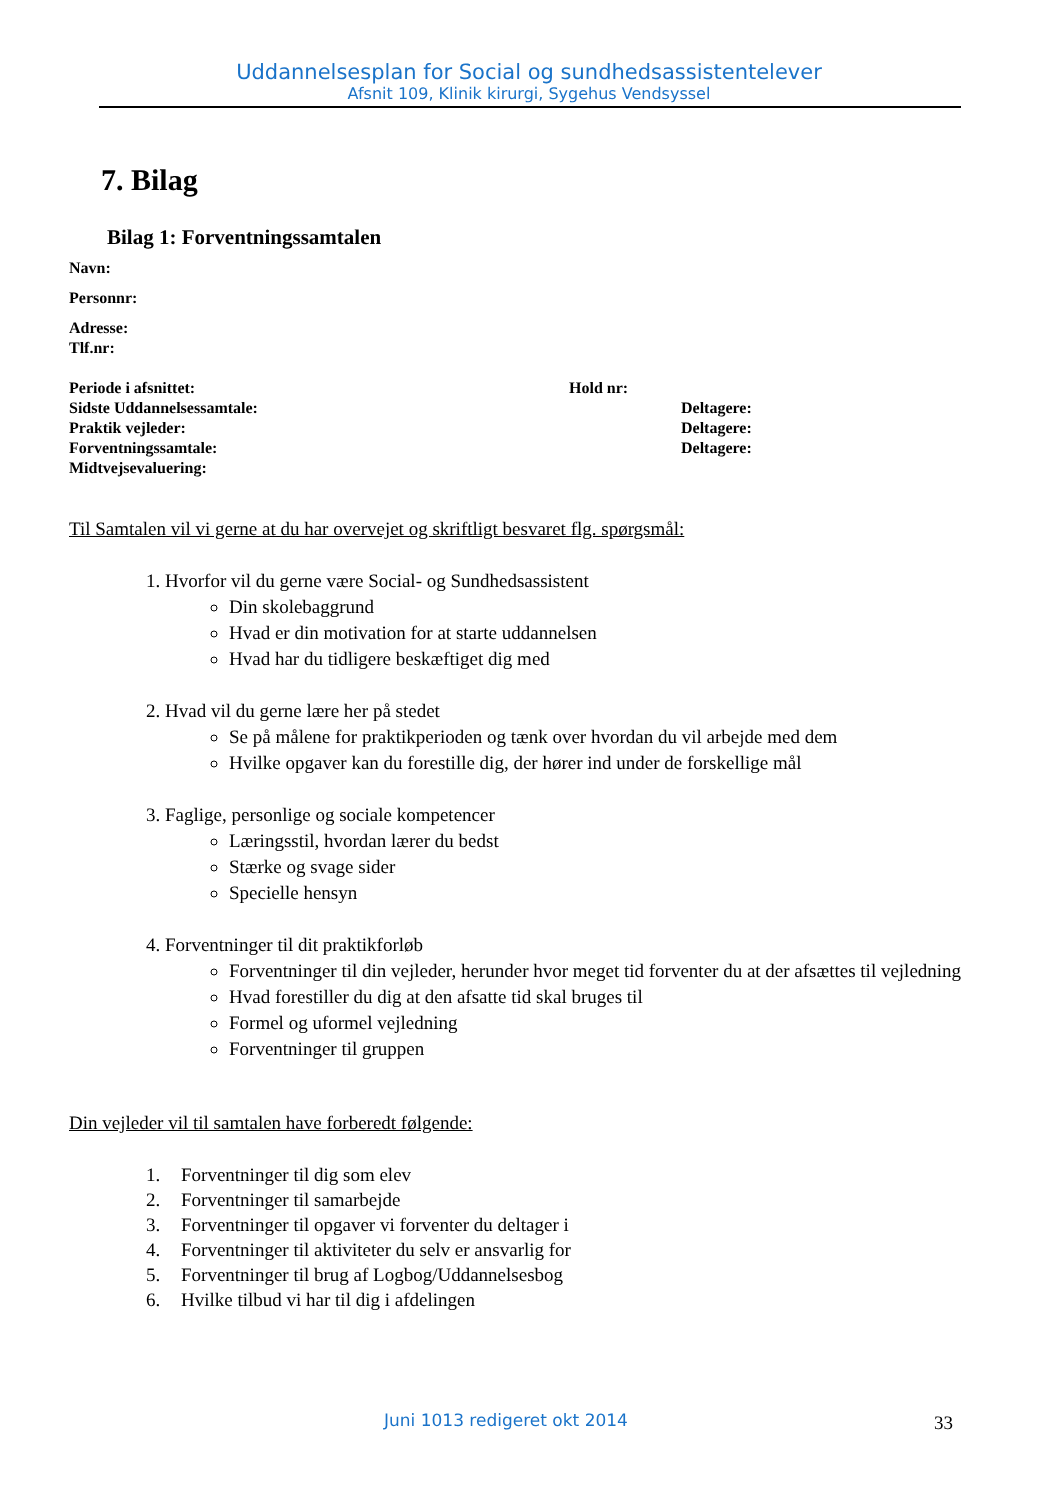Uddannelsesplan for Social og sundhedsassistentelever
Afsnit 109, Klinik kirurgi, Sygehus Vendsyssel
7. Bilag
Bilag 1: Forventningssamtalen
Navn:
Personnr:
Adresse:
Tlf.nr:
Periode i afsnittet: Hold nr:
Sidste Uddannelsessamtale: Deltagere:
Praktik vejleder: Deltagere:
Forventningssamtale: Deltagere:
Midtvejsevaluering:
Til Samtalen vil vi gerne at du har overvejet og skriftligt besvaret flg. spørgsmål:
1. Hvorfor vil du gerne være Social- og Sundhedsassistent
Din skolebaggrund
Hvad er din motivation for at starte uddannelsen
Hvad har du tidligere beskæftiget dig med
2. Hvad vil du gerne lære her på stedet
Se på målene for praktikperioden og tænk over hvordan du vil arbejde med dem
Hvilke opgaver kan du forestille dig, der hører ind under de forskellige mål
3. Faglige, personlige og sociale kompetencer
Læringsstil, hvordan lærer du bedst
Stærke og svage sider
Specielle hensyn
4. Forventninger til dit praktikforløb
Forventninger til din vejleder, herunder hvor meget tid forventer du at der afsættes til vejledning
Hvad forestiller du dig at den afsatte tid skal bruges til
Formel og uformel vejledning
Forventninger til gruppen
Din vejleder vil til samtalen have forberedt følgende:
1. Forventninger til dig som elev
2. Forventninger til samarbejde
3. Forventninger til opgaver vi forventer du deltager i
4. Forventninger til aktiviteter du selv er ansvarlig for
5. Forventninger til brug af Logbog/Uddannelsesbog
6. Hvilke tilbud vi har til dig i afdelingen
Juni 1013 redigeret okt 2014 33